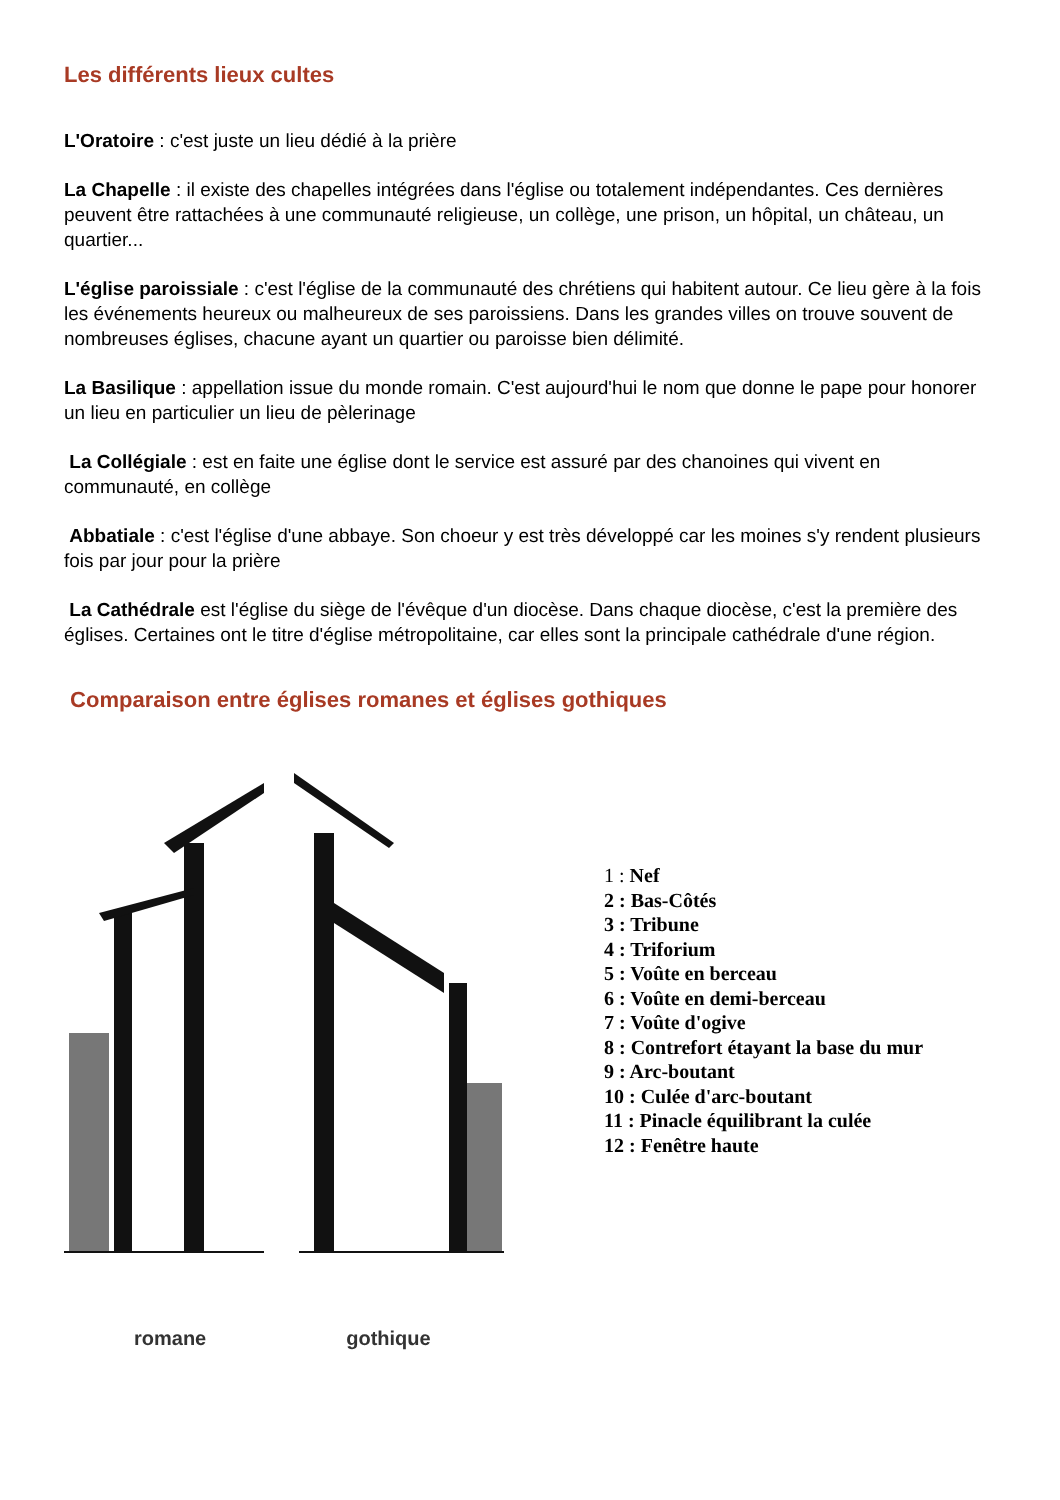Les différents lieux cultes
L'Oratoire : c'est juste un lieu dédié à la prière
La Chapelle : il existe des chapelles intégrées dans l'église ou totalement indépendantes. Ces dernières peuvent être rattachées à une communauté religieuse, un collège, une prison, un hôpital, un château, un quartier...
L'église paroissiale : c'est l'église de la communauté des chrétiens qui habitent autour. Ce lieu gère à la fois les événements heureux ou malheureux de ses paroissiens. Dans les grandes villes on trouve souvent de nombreuses églises, chacune ayant un quartier ou paroisse bien délimité.
La Basilique : appellation issue du monde romain. C'est aujourd'hui le nom que donne le pape pour honorer un lieu en particulier un lieu de pèlerinage
La Collégiale : est en faite une église dont le service est assuré par des chanoines qui vivent en communauté, en collège
Abbatiale : c'est l'église d'une abbaye. Son choeur y est très développé car les moines s'y rendent plusieurs fois par jour pour la prière
La Cathédrale est l'église du siège de l'évêque d'un diocèse. Dans chaque diocèse, c'est la première des églises. Certaines ont le titre d'église métropolitaine, car elles sont la principale cathédrale d'une région.
Comparaison entre églises romanes et églises gothiques
romane gothique
1 : Nef
2 : Bas-Côtés
3 : Tribune
4 : Triforium
5 : Voûte en berceau
6 : Voûte en demi-berceau
7 : Voûte d'ogive
8 : Contrefort étayant la base du mur
9 : Arc-boutant
10 : Culée d'arc-boutant
11 : Pinacle équilibrant la culée
12 : Fenêtre haute